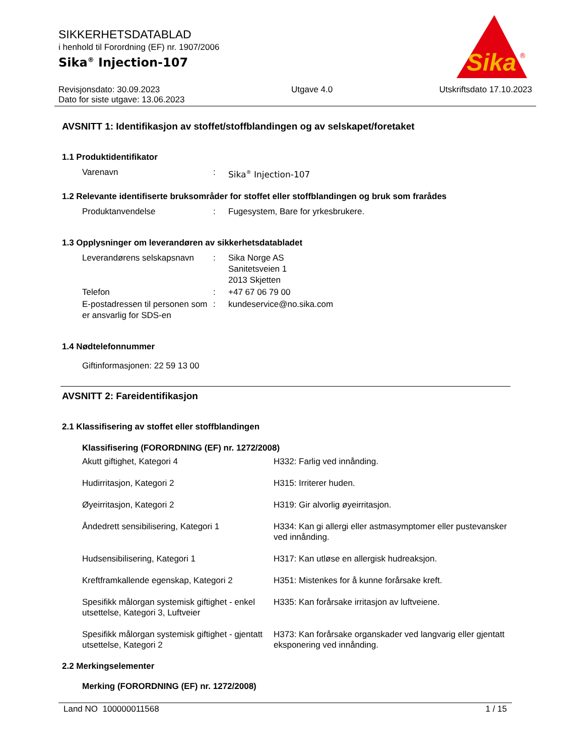Sika
®
SIKKERHETSDATABLAD
i henhold til Forordning (EF) nr. 1907/2006
Sika<sup>®</sup> Injection-107
Revisjonsdato: 30.09.2023
Dato for siste utgave: 13.06.2023
Utgave 4.0 Utskriftsdato 17.10.2023
AVSNITT 1: Identifikasjon av stoffet/stoffblandingen og av selskapet/foretaket
1.1 Produktidentifikator
| Varenavn | : | Sika<sup>®</sup> Injection-107 |
1.2 Relevante identifiserte bruksområder for stoffet eller stoffblandingen og bruk som frarådes
| Produktanvendelse | : | Fugesystem, Bare for yrkesbrukere. |
1.3 Opplysninger om leverandøren av sikkerhetsdatabladet
| Leverandørens selskapsnavn | : | Sika Norge AS Sanitetsveien 1 2013 Skjetten |
| Telefon | : | +47 67 06 79 00 |
| E-postadressen til personen som er ansvarlig for SDS-en | : | kundeservice@no.sika.com |
1.4 Nødtelefonnummer
Giftinformasjonen: 22 59 13 00
AVSNITT 2: Fareidentifikasjon
2.1 Klassifisering av stoffet eller stoffblandingen
Klassifisering (FORORDNING (EF) nr. 1272/2008)
| Akutt giftighet, Kategori 4 | H332: Farlig ved innånding. |
| Hudirritasjon, Kategori 2 | H315: Irriterer huden. |
| Øyeirritasjon, Kategori 2 | H319: Gir alvorlig øyeirritasjon. |
| Åndedrett sensibilisering, Kategori 1 | H334: Kan gi allergi eller astmasymptomer eller pustevansker ved innånding. |
| Hudsensibilisering, Kategori 1 | H317: Kan utløse en allergisk hudreaksjon. |
| Kreftframkallende egenskap, Kategori 2 | H351: Mistenkes for å kunne forårsake kreft. |
| Spesifikk målorgan systemisk giftighet - enkel utsettelse, Kategori 3, Luftveier | H335: Kan forårsake irritasjon av luftveiene. |
| Spesifikk målorgan systemisk giftighet - gjentatt utsettelse, Kategori 2 | H373: Kan forårsake organskader ved langvarig eller gjentatt eksponering ved innånding. |
2.2 Merkingselementer
Merking (FORORDNING (EF) nr. 1272/2008)
Land NO 100000011568 1 / 15